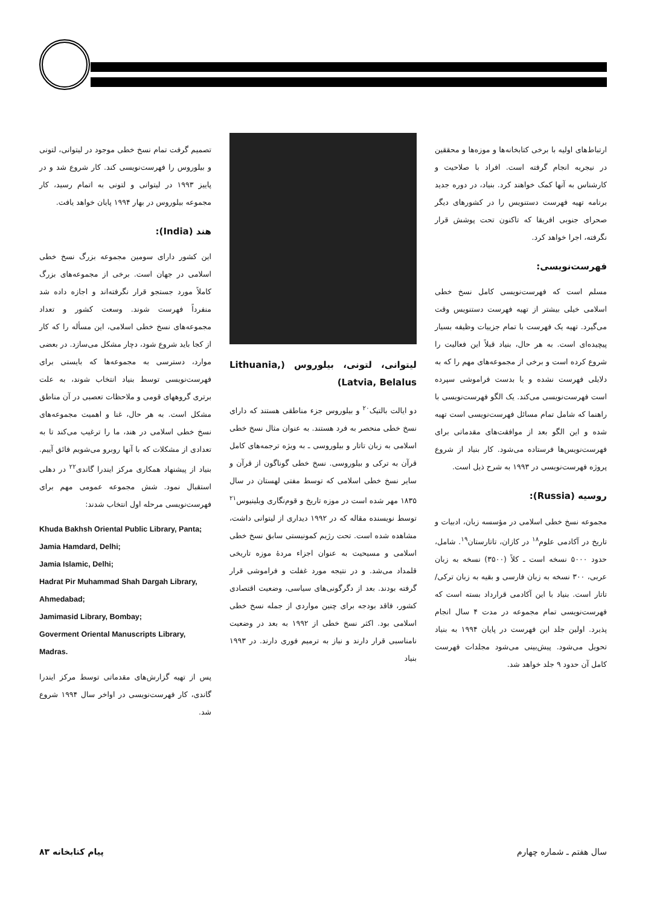ارتباط‌های اولیه با برخی کتابخانه‌ها و موزه‌ها و محققین در نیجریه انجام گرفته است. افراد با صلاحیت و کارشناس به آنها کمک خواهند کرد. بنیاد، در دوره جدید برنامه تهیه فهرست دستنویس را در کشورهای دیگر صحرای جنوبی افریقا که تاکنون تحت پوشش قرار نگرفته، اجرا خواهد کرد.
فهرست‌نویسی:
مسلم است که فهرست‌نویسی کامل نسخ خطی اسلامی خیلی بیشتر از تهیه فهرست دستنویس وقت می‌گیرد. تهیه یک فهرست با تمام جزییات وظیفه بسیار پیچیده‌ای است. به هر حال، بنیاد قبلاً این فعالیت را شروع کرده است و برخی از مجموعه‌های مهم را که به دلایلی فهرست نشده و یا بدست فراموشی سپرده است فهرست‌نویسی می‌کند. یک الگو فهرست‌نویسی با راهنما که شامل تمام مسائل فهرست‌نویسی است تهیه شده و این الگو بعد از موافقت‌های مقدماتی برای فهرست‌نویس‌ها فرستاده می‌شود. کار بنیاد از شروع پروژه فهرست‌نویسی در ۱۹۹۳ به شرح ذیل است.
روسیه (Russia):
مجموعه نسخ خطی اسلامی در مؤسسه زبان، ادبیات و تاریخ در آکادمی علوم<sup>۱۸</sup> در کازان، تاتارستان<sup>۱۹</sup>. شامل، حدود ۵۰۰۰ نسخه است ـ کلاً (۳۵۰۰) نسخه به زبان عربی، ۳۰۰ نسخه به زبان فارسی و بقیه به زبان ترکی/ تاتار است. بنیاد با این آکادمی قرارداد بسته است که فهرست‌نویسی تمام مجموعه در مدت ۴ سال انجام پذیرد. اولین جلد این فهرست در پایان ۱۹۹۴ به بنیاد تحویل می‌شود. پیش‌بینی می‌شود مجلدات فهرست کامل آن حدود ۹ جلد خواهد شد.
لیتوانی، لتونی، بیلوروس (Lithuania, Latvia, Belalus)
دو ایالت بالتیک<sup>۲۰</sup> و بیلوروس جزء مناطقی هستند که دارای نسخ خطی منحصر به فرد هستند. به عنوان مثال نسخ خطی اسلامی به زبان تاتار و بیلوروسی ـ به ویژه ترجمه‌های کامل قرآن به ترکی و بیلوروسی. نسخ خطی گوناگون از قرآن و سایر نسخ خطی اسلامی که توسط مفتی لهستان در سال ۱۸۳۵ مهر شده است در موزه تاریخ و قوم‌نگاری ویلینیوس<sup>۲۱</sup> توسط نویسنده مقاله که در ۱۹۹۲ دیداری از لیتوانی داشت، مشاهده شده است. تحت رژیم کمونیستی سابق نسخ خطی اسلامی و مسیحیت به عنوان اجزاء مردهٔ موزه تاریخی قلمداد می‌شد. و در نتیجه مورد غفلت و فراموشی قرار گرفته بودند. بعد از دگرگونی‌های سیاسی، وضعیت اقتصادی کشور، فاقد بودجه برای چنین مواردی از جمله نسخ خطی اسلامی بود. اکثر نسخ خطی از ۱۹۹۲ به بعد در وضعیت نامناسبی قرار دارند و نیاز به ترمیم فوری دارند. در ۱۹۹۳ بنیاد
تصمیم گرفت تمام نسخ خطی موجود در لیتوانی، لتونی و بیلوروس را فهرست‌نویسی کند. کار شروع شد و در پاییز ۱۹۹۳ در لیتوانی و لتونی به اتمام رسید، کار مجموعه بیلوروس در بهار ۱۹۹۴ پایان خواهد یافت.
هند (India):
این کشور دارای سومین مجموعه بزرگ نسخ خطی اسلامی در جهان است. برخی از مجموعه‌های بزرگ کاملاً مورد جستجو قرار نگرفته‌اند و اجازه داده شد منفرداً فهرست شوند. وسعت کشور و تعداد مجموعه‌های نسخ خطی اسلامی، این مسأله را که کار از کجا باید شروع شود، دچار مشکل می‌سازد. در بعضی موارد، دسترسی به مجموعه‌ها که بایستی برای فهرست‌نویسی توسط بنیاد انتخاب شوند، به علت برتری گروههای قومی و ملاحظات تعصبی در آن مناطق مشکل است. به هر حال، غنا و اهمیت مجموعه‌های نسخ خطی اسلامی در هند، ما را ترغیب می‌کند تا به تعدادی از مشکلات که با آنها روبرو می‌شویم فائق آییم. بنیاد از پیشنهاد همکاری مرکز ایندرا گاندی<sup>۲۲</sup> در دهلی استقبال نمود. شش مجموعه عمومی مهم برای فهرست‌نویسی مرحله اول انتخاب شدند:
Khuda Bakhsh Oriental Public Library, Panta;
Jamia Hamdard, Delhi;
Jamia Islamic, Delhi;
Hadrat Pir Muhammad Shah Dargah Library, Ahmedabad;
Jamimasid Library, Bombay;
Goverment Oriental Manuscripts Library, Madras.
پس از تهیه گزارش‌های مقدماتی توسط مرکز ایندرا گاندی، کار فهرست‌نویسی در اواخر سال ۱۹۹۴ شروع شد.
سال هفتم ـ شماره چهارم پیام کتابخانه ۸۳